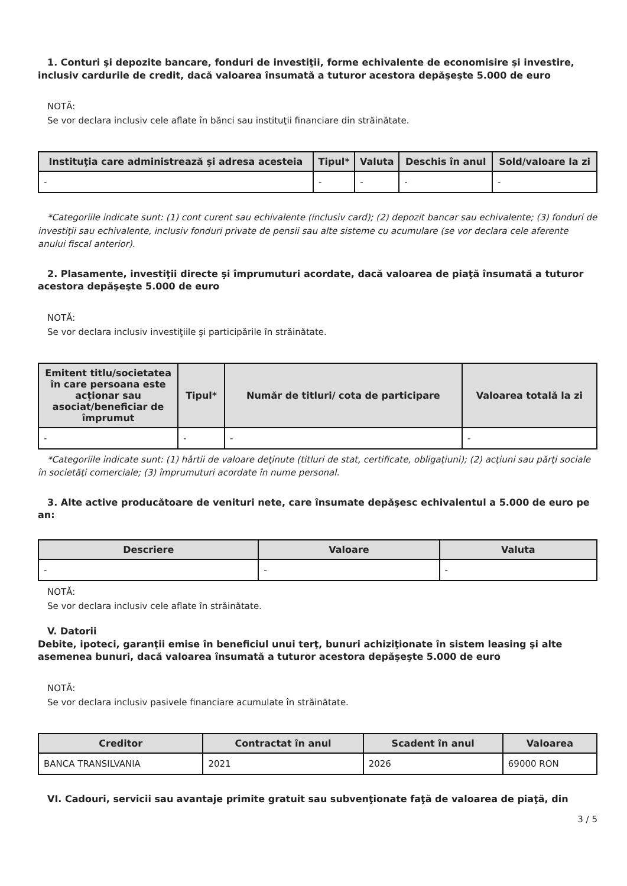1. Conturi şi depozite bancare, fonduri de investiţii, forme echivalente de economisire şi investire, inclusiv cardurile de credit, dacă valoarea însumată a tuturor acestora depăşeşte 5.000 de euro
NOTĂ:
Se vor declara inclusiv cele aflate în bănci sau instituţii financiare din străinătate.
| Instituţia care administrează şi adresa acesteia | Tipul* | Valuta | Deschis în anul | Sold/valoare la zi |
| --- | --- | --- | --- | --- |
| - | - | - | - | - |
*Categoriile indicate sunt: (1) cont curent sau echivalente (inclusiv card); (2) depozit bancar sau echivalente; (3) fonduri de investiţii sau echivalente, inclusiv fonduri private de pensii sau alte sisteme cu acumulare (se vor declara cele aferente anului fiscal anterior).
2. Plasamente, investiţii directe şi împrumuturi acordate, dacă valoarea de piaţă însumată a tuturor acestora depăşeşte 5.000 de euro
NOTĂ:
Se vor declara inclusiv investiţiile şi participările în străinătate.
| Emitent titlu/societatea în care persoana este acţionar sau asociat/beneficiar de împrumut | Tipul* | Număr de titluri/ cota de participare | Valoarea totală la zi |
| --- | --- | --- | --- |
| - | - | - | - |
*Categoriile indicate sunt: (1) hârtii de valoare deţinute (titluri de stat, certificate, obligaţiuni); (2) acţiuni sau părţi sociale în societăţi comerciale; (3) împrumuturi acordate în nume personal.
3. Alte active producătoare de venituri nete, care însumate depăşesc echivalentul a 5.000 de euro pe an:
| Descriere | Valoare | Valuta |
| --- | --- | --- |
| - | - | - |
NOTĂ:
Se vor declara inclusiv cele aflate în străinătate.
V. Datorii
Debite, ipoteci, garanţii emise în beneficiul unui terţ, bunuri achiziţionate în sistem leasing şi alte asemenea bunuri, dacă valoarea însumată a tuturor acestora depăşeşte 5.000 de euro
NOTĂ:
Se vor declara inclusiv pasivele financiare acumulate în străinătate.
| Creditor | Contractat în anul | Scadent în anul | Valoarea |
| --- | --- | --- | --- |
| BANCA TRANSILVANIA | 2021 | 2026 | 69000 RON |
VI. Cadouri, servicii sau avantaje primite gratuit sau subvenţionate faţă de valoarea de piaţă, din
3 / 5